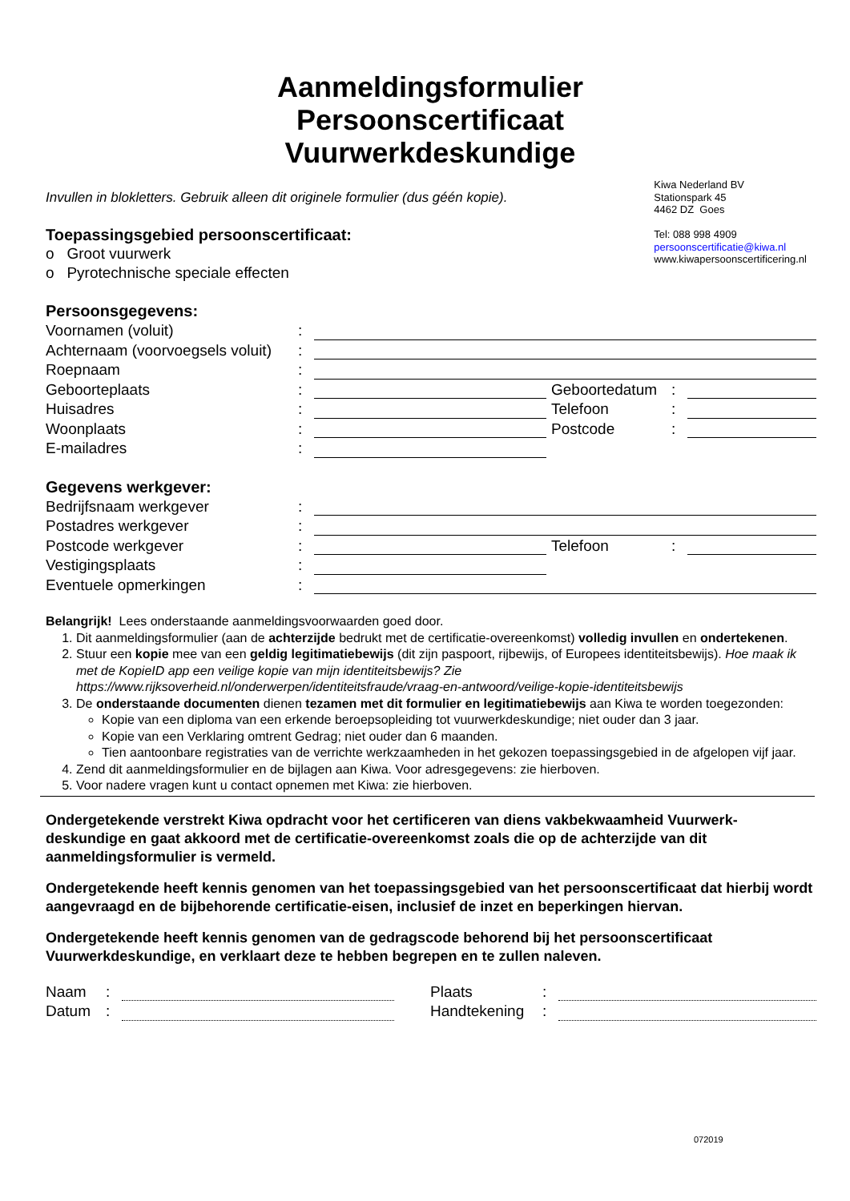Aanmeldingsformulier
Persoonscertificaat
Vuurwerkdeskundige
Invullen in blokletters. Gebruik alleen dit originele formulier (dus géén kopie).
Toepassingsgebied persoonscertificaat:
o Groot vuurwerk
o Pyrotechnische speciale effecten
Kiwa Nederland BV
Stationspark 45
4462 DZ Goes
Tel: 088 998 4909
persoonscertificatie@kiwa.nl
www.kiwapersoonscertificering.nl
Persoonsgegevens:
| Voornamen (voluit) | : | | | | |
| Achternaam (voorvoegsels voluit) | : | | | | |
| Roepnaam | : | | | | |
| Geboorteplaats | : | | Geboortedatum | : | |
| Huisadres | : | | Telefoon | : | |
| Woonplaats | : | | Postcode | : | |
| E-mailadres | : | | | | |
Gegevens werkgever:
| Bedrijfsnaam werkgever | : | | | | |
| Postadres werkgever | : | | | | |
| Postcode werkgever | : | | Telefoon | : | |
| Vestigingsplaats | : | | | | |
| Eventuele opmerkingen | : | | | | |
Belangrijk! Lees onderstaande aanmeldingsvoorwaarden goed door.
1. Dit aanmeldingsformulier (aan de achterzijde bedrukt met de certificatie-overeenkomst) volledig invullen en ondertekenen.
2. Stuur een kopie mee van een geldig legitimatiebewijs (dit zijn paspoort, rijbewijs, of Europees identiteitsbewijs). Hoe maak ik met de KopieID app een veilige kopie van mijn identiteitsbewijs? Zie https://www.rijksoverheid.nl/onderwerpen/identiteitsfraude/vraag-en-antwoord/veilige-kopie-identiteitsbewijs
3. De onderstaande documenten dienen tezamen met dit formulier en legitimatiebewijs aan Kiwa te worden toegezonden:
Kopie van een diploma van een erkende beroepsopleiding tot vuurwerkdeskundige; niet ouder dan 3 jaar.
Kopie van een Verklaring omtrent Gedrag; niet ouder dan 6 maanden.
Tien aantoonbare registraties van de verrichte werkzaamheden in het gekozen toepassingsgebied in de afgelopen vijf jaar.
4. Zend dit aanmeldingsformulier en de bijlagen aan Kiwa. Voor adresgegevens: zie hierboven.
5. Voor nadere vragen kunt u contact opnemen met Kiwa: zie hierboven.
Ondergetekende verstrekt Kiwa opdracht voor het certificeren van diens vakbekwaamheid Vuurwerk-deskundige en gaat akkoord met de certificatie-overeenkomst zoals die op de achterzijde van dit aanmeldingsformulier is vermeld.
Ondergetekende heeft kennis genomen van het toepassingsgebied van het persoonscertificaat dat hierbij wordt aangevraagd en de bijbehorende certificatie-eisen, inclusief de inzet en beperkingen hiervan.
Ondergetekende heeft kennis genomen van de gedragscode behorend bij het persoonscertificaat Vuurwerkdeskundige, en verklaart deze te hebben begrepen en te zullen naleven.
| Naam | : | | | Plaats | : | |
| Datum | : | | | Handtekening | : | |
072019